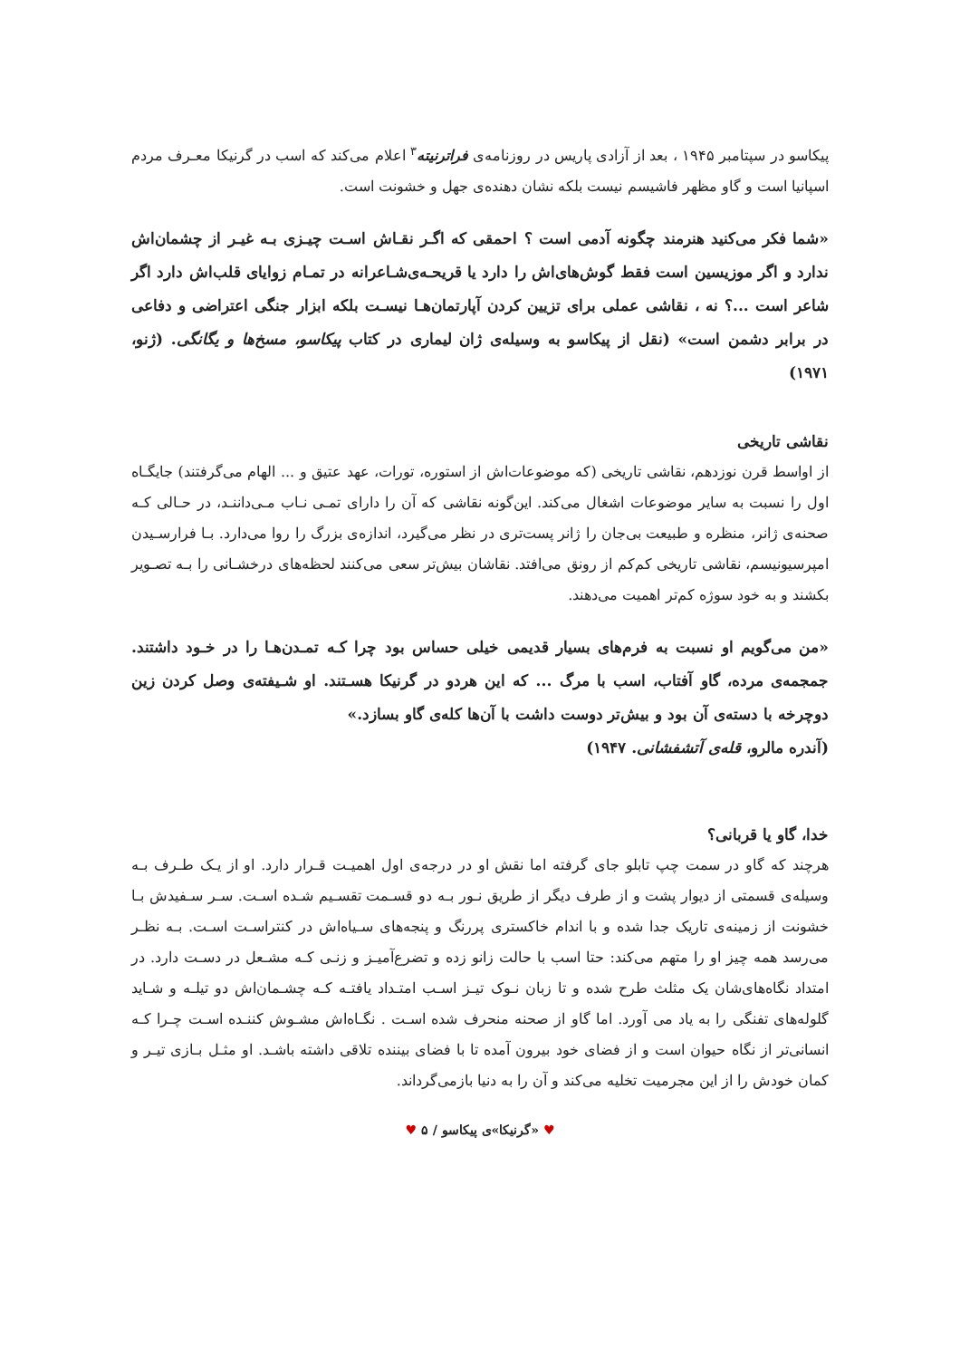پیکاسو در سپتامبر ۱۹۴۵ ، بعد از آزادی پاریس در روزنامه‌ی فراترنیته<sup>۳</sup> اعلام می‌کند که اسب در گرنیکا معـرف مردم اسپانیا است و گاو مظهر فاشیسم نیست بلکه نشان دهنده‌ی جهل و خشونت است.
«شما فکر می‌کنید هنرمند چگونه آدمی است ؟ احمقی که اگـر نقـاش اسـت چیـزی بـه غیـر از چشمان‌اش ندارد و اگر موزیسین است فقط گوش‌های‌اش را دارد یا قریحـه‌ی‌شـاعرانه در تمـام زوایای قلب‌اش دارد اگر شاعر است ...؟ نه ، نقاشی عملی برای تزیین کردن آپارتمان‌هـا نیسـت بلکه ابزار جنگی اعتراضی و دفاعی در برابر دشمن است» (نقل از پیکاسو به وسیله‌ی ژان لیماری در کتاب پیکاسو، مسخ‌ها و یگانگی. (ژنو، ۱۹۷۱)
نقاشی تاریخی
از اواسط قرن نوزدهم، نقاشی تاریخی (که موضوعات‌اش از استوره، تورات، عهد عتیق و ... الهام می‌گرفتند) جایگـاه اول را نسبت به سایر موضوعات اشغال می‌کند. این‌گونه نقاشی که آن را دارای تمـی نـاب مـی‌داننـد، در حـالی کـه صحنه‌ی ژانر، منظره و طبیعت بی‌جان را ژانر پست‌تری در نظر می‌گیرد، اندازه‌ی بزرگ را روا می‌دارد. بـا فرارسـیدن امپرسیونیسم، نقاشی تاریخی کم‌کم از رونق می‌افتد. نقاشان بیش‌تر سعی می‌کنند لحظه‌های درخشـانی را بـه تصـویر بکشند و به خود سوژه کم‌تر اهمیت می‌دهند.
«من می‌گویم او نسبت به فرم‌های بسیار قدیمی خیلی حساس بود چرا کـه تمـدن‌هـا را در خـود داشتند. جمجمه‌ی مرده، گاو آفتاب، اسب با مرگ ... که این هردو در گرنیکا هسـتند. او شـیفته‌ی وصل کردن زین دوچرخه با دسته‌ی آن بود و بیش‌تر دوست داشت با آن‌ها کله‌ی گاو بسازد.»
(آندره مالرو، قله‌ی آتشفشانی. ۱۹۴۷)
خدا، گاو یا قربانی؟
هرچند که گاو در سمت چپ تابلو جای گرفته اما نقش او در درجه‌ی اول اهمیـت قـرار دارد. او از یـک طـرف بـه وسیله‌ی قسمتی از دیوار پشت و از طرف دیگر از طریق نـور بـه دو قسـمت تقسـیم شـده اسـت. سـر سـفیدش بـا خشونت از زمینه‌ی تاریک جدا شده و با اندام خاکستری پررنگ و پنجه‌های سـیاه‌اش در کنتراسـت اسـت. بـه نظـر می‌رسد همه چیز او را متهم می‌کند: حتا اسب با حالت زانو زده و تضرع‌آمیـز و زنـی کـه مشـعل در دسـت دارد. در امتداد نگاه‌های‌شان یک مثلث طرح شده و تا زبان نـوک تیـز اسـب امتـداد یافتـه کـه چشـمان‌اش دو تیلـه و شـاید گلوله‌های تفنگی را به یاد می آورد. اما گاو از صحنه منحرف شده اسـت . نگـاه‌اش مشـوش کننـده اسـت چـرا کـه انسانی‌تر از نگاه حیوان است و از فضای خود بیرون آمده تا با فضای بیننده تلاقی داشته باشـد. او مثـل بـازی تیـر و کمان خودش را از این مجرمیت تخلیه می‌کند و آن را به دنیا بازمی‌گرداند.
♥ «گرنیکا»ی پیکاسو / ۵ ♥